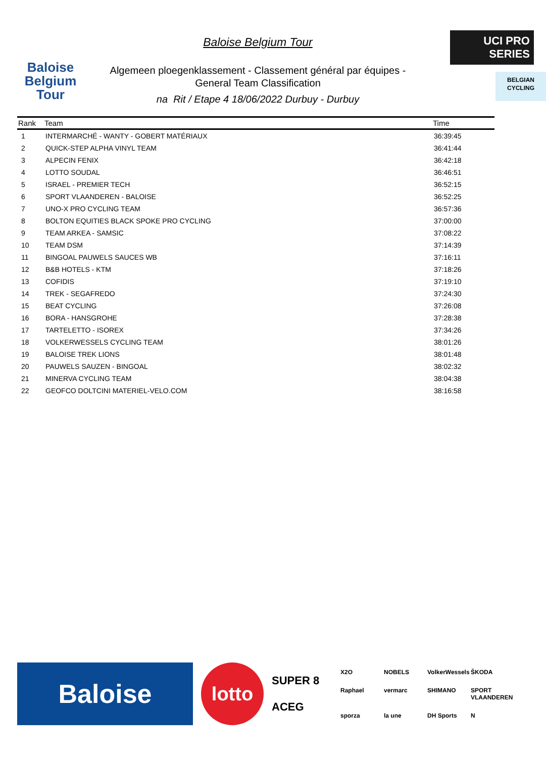Baloise
Belgium
Tour
Baloise Belgium Tour
Algemeen ploegenklassement - Classement général par équipes -
General Team Classification
na Rit / Etape 4 18/06/2022 Durbuy - Durbuy
UCI PRO SERIES
BELGIAN
CYCLING
| Rank | Team | Time |
| --- | --- | --- |
| 1 | INTERMARCHÉ - WANTY - GOBERT MATÉRIAUX | 36:39:45 |
| 2 | QUICK-STEP ALPHA VINYL TEAM | 36:41:44 |
| 3 | ALPECIN FENIX | 36:42:18 |
| 4 | LOTTO SOUDAL | 36:46:51 |
| 5 | ISRAEL - PREMIER TECH | 36:52:15 |
| 6 | SPORT VLAANDEREN - BALOISE | 36:52:25 |
| 7 | UNO-X PRO CYCLING TEAM | 36:57:36 |
| 8 | BOLTON EQUITIES BLACK SPOKE PRO CYCLING | 37:00:00 |
| 9 | TEAM ARKEA - SAMSIC | 37:08:22 |
| 10 | TEAM DSM | 37:14:39 |
| 11 | BINGOAL PAUWELS SAUCES WB | 37:16:11 |
| 12 | B&B HOTELS - KTM | 37:18:26 |
| 13 | COFIDIS | 37:19:10 |
| 14 | TREK - SEGAFREDO | 37:24:30 |
| 15 | BEAT CYCLING | 37:26:08 |
| 16 | BORA - HANSGROHE | 37:28:38 |
| 17 | TARTELETTO - ISOREX | 37:34:26 |
| 18 | VOLKERWESSELS CYCLING TEAM | 38:01:26 |
| 19 | BALOISE TREK LIONS | 38:01:48 |
| 20 | PAUWELS SAUZEN - BINGOAL | 38:02:32 |
| 21 | MINERVA CYCLING TEAM | 38:04:38 |
| 22 | GEOFCO DOLTCINI MATERIEL-VELO.COM | 38:16:58 |
Baloise
lotto
SUPER 8
ACEG
X2O NOBELS VolkerWessels ŠKODA Raphael vermarc SHIMANO SPORT VLAANDEREN sporza la une DH Sports N